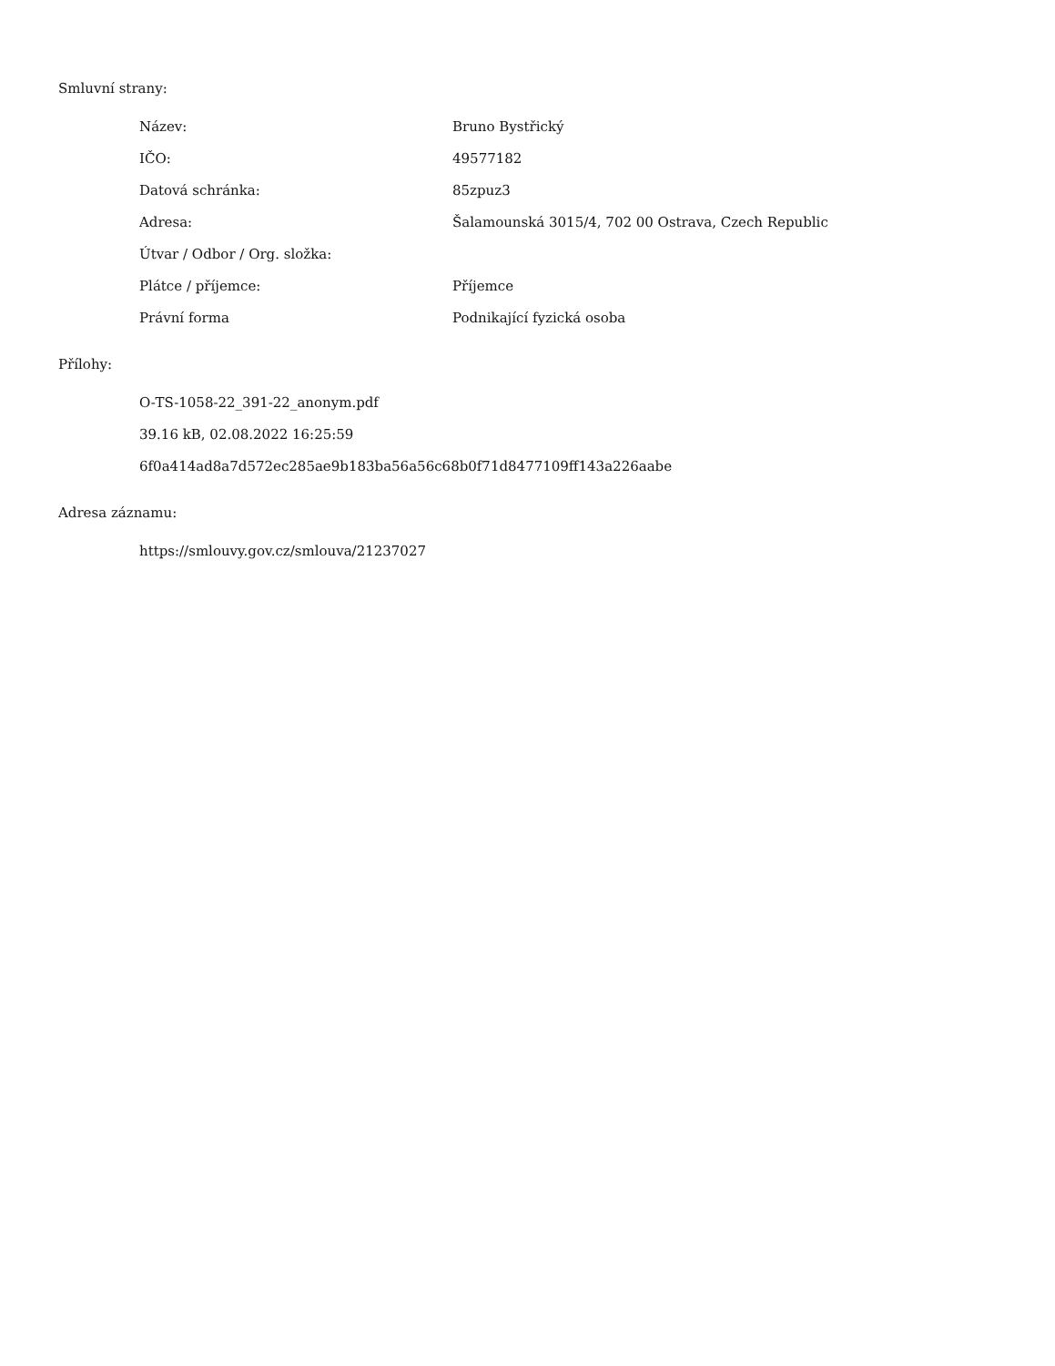Smluvní strany:
| Název: | Bruno Bystřický |
| IČO: | 49577182 |
| Datová schránka: | 85zpuz3 |
| Adresa: | Šalamounská 3015/4, 702 00 Ostrava, Czech Republic |
| Útvar / Odbor / Org. složka: | |
| Plátce / příjemce: | Příjemce |
| Právní forma | Podnikající fyzická osoba |
Přílohy:
O-TS-1058-22_391-22_anonym.pdf
39.16 kB, 02.08.2022 16:25:59
6f0a414ad8a7d572ec285ae9b183ba56a56c68b0f71d8477109ff143a226aabe
Adresa záznamu:
https://smlouvy.gov.cz/smlouva/21237027